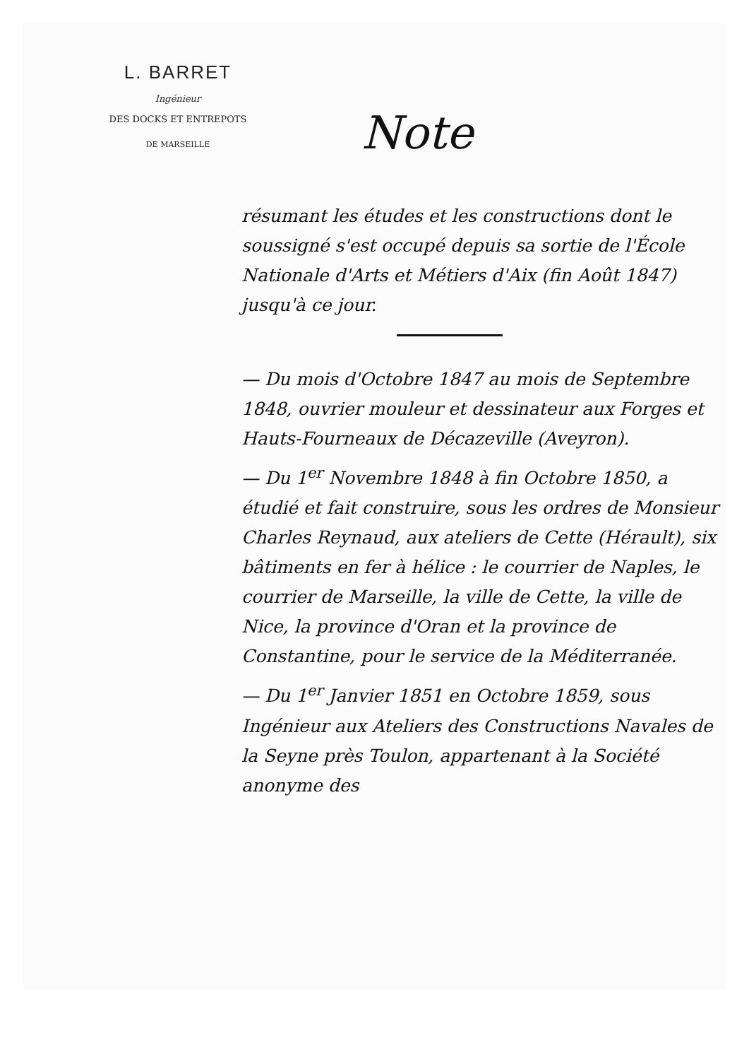L. BARRET
Ingénieur
DES DOCKS ET ENTREPOTS
DE MARSEILLE
Note
résumant les études et les constructions dont le soussigné s'est occupé depuis sa sortie de l'École Nationale d'Arts et Métiers d'Aix (fin Août 1847) jusqu'à ce jour.
— Du mois d'Octobre 1847 au mois de Septembre 1848, ouvrier mouleur et dessinateur aux Forges et Hauts-Fourneaux de Décazeville (Aveyron).
— Du 1<sup>er</sup> Novembre 1848 à fin Octobre 1850, a étudié et fait construire, sous les ordres de Monsieur Charles Reynaud, aux ateliers de Cette (Hérault), six bâtiments en fer à hélice : le courrier de Naples, le courrier de Marseille, la ville de Cette, la ville de Nice, la province d'Oran et la province de Constantine, pour le service de la Méditerranée.
— Du 1<sup>er</sup> Janvier 1851 en Octobre 1859, sous Ingénieur aux Ateliers des Constructions Navales de la Seyne près Toulon, appartenant à la Société anonyme des